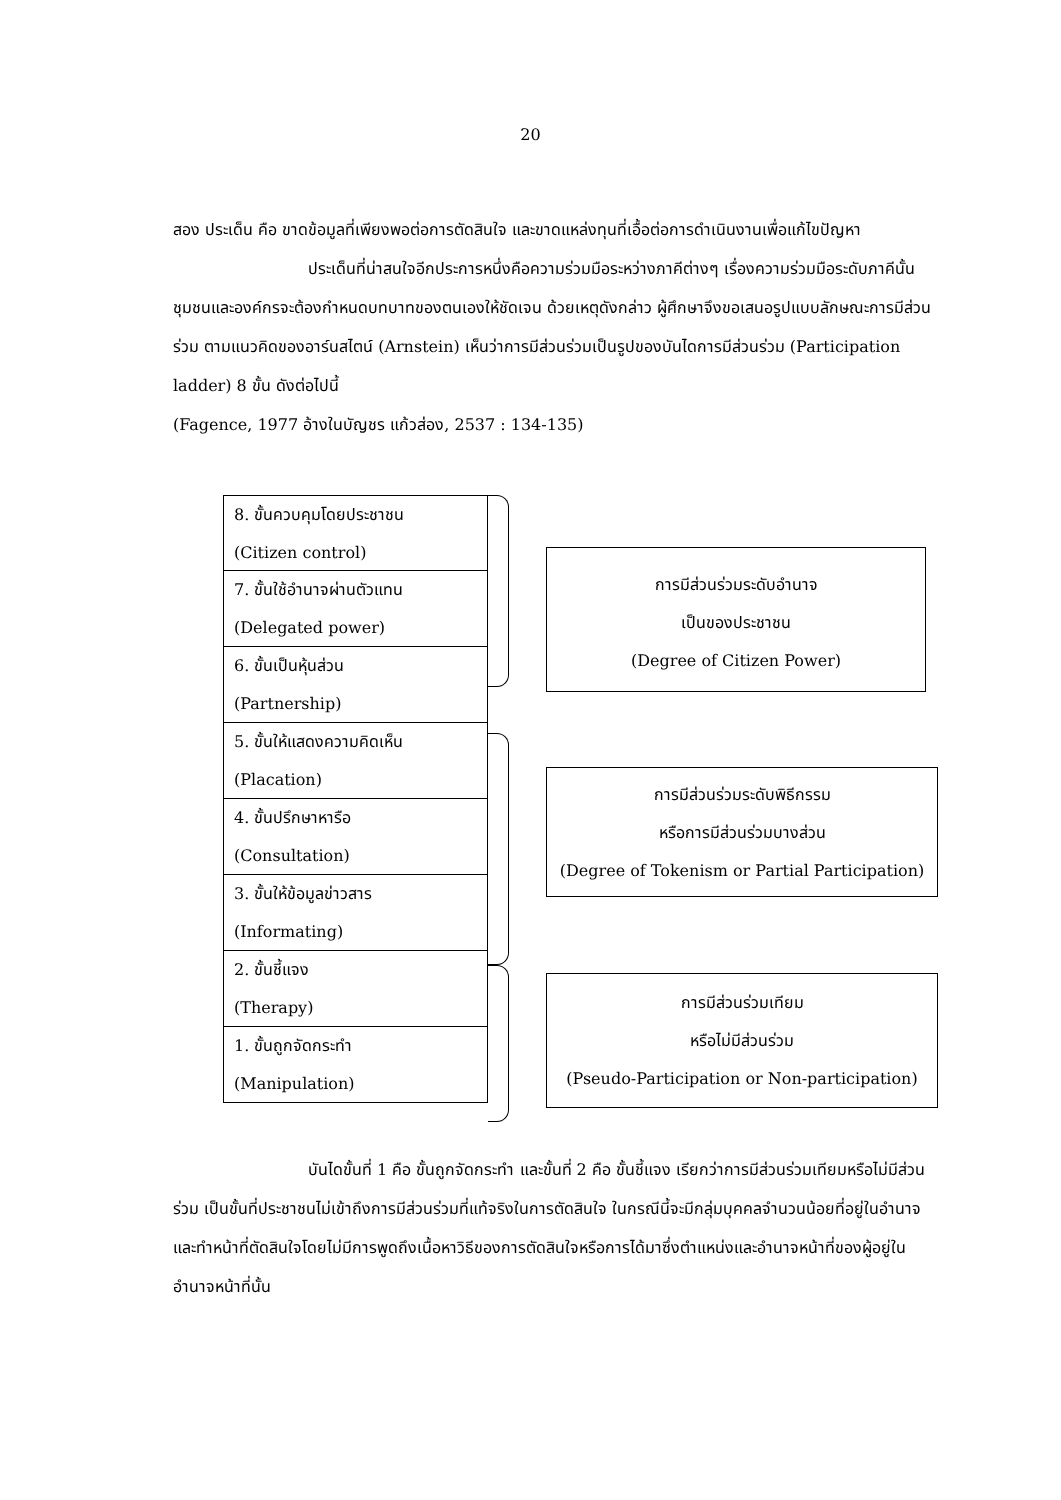20
สอง ประเด็น คือ ขาดข้อมูลที่เพียงพอต่อการตัดสินใจ และขาดแหล่งทุนที่เอื้อต่อการดำเนินงานเพื่อแก้ไขปัญหา
ประเด็นที่น่าสนใจอีกประการหนึ่งคือความร่วมมือระหว่างภาคีต่างๆ เรื่องความร่วมมือระดับภาคีนั้น ชุมชนและองค์กรจะต้องกำหนดบทบาทของตนเองให้ชัดเจน ด้วยเหตุดังกล่าว ผู้ศึกษาจึงขอเสนอรูปแบบลักษณะการมีส่วนร่วม ตามแนวคิดของอาร์นสไตน์ (Arnstein) เห็นว่าการมีส่วนร่วมเป็นรูปของบันไดการมีส่วนร่วม (Participation ladder) 8 ขั้น ดังต่อไปนี้
(Fagence, 1977 อ้างในบัญชร แก้วส่อง, 2537 : 134-135)
8. ขั้นควบคุมโดยประชาชน
(Citizen control)
7. ขั้นใช้อำนาจผ่านตัวแทน
(Delegated power)
6. ขั้นเป็นหุ้นส่วน
(Partnership)
5. ขั้นให้แสดงความคิดเห็น
(Placation)
4. ขั้นปรึกษาหารือ
(Consultation)
3. ขั้นให้ข้อมูลข่าวสาร
(Informating)
2. ขั้นชี้แจง
(Therapy)
1. ขั้นถูกจัดกระทำ
(Manipulation)
การมีส่วนร่วมระดับอำนาจ
เป็นของประชาชน
(Degree of Citizen Power)
การมีส่วนร่วมระดับพิธีกรรม
หรือการมีส่วนร่วมบางส่วน
(Degree of Tokenism or Partial Participation)
การมีส่วนร่วมเทียม
หรือไม่มีส่วนร่วม
(Pseudo-Participation or Non-participation)
บันไดขั้นที่ 1 คือ ขั้นถูกจัดกระทำ และขั้นที่ 2 คือ ขั้นชี้แจง เรียกว่าการมีส่วนร่วมเทียมหรือไม่มีส่วนร่วม เป็นขั้นที่ประชาชนไม่เข้าถึงการมีส่วนร่วมที่แท้จริงในการตัดสินใจ ในกรณีนี้จะมีกลุ่มบุคคลจำนวนน้อยที่อยู่ในอำนาจและทำหน้าที่ตัดสินใจโดยไม่มีการพูดถึงเนื้อหาวิธีของการตัดสินใจหรือการได้มาซึ่งตำแหน่งและอำนาจหน้าที่ของผู้อยู่ในอำนาจหน้าที่นั้น